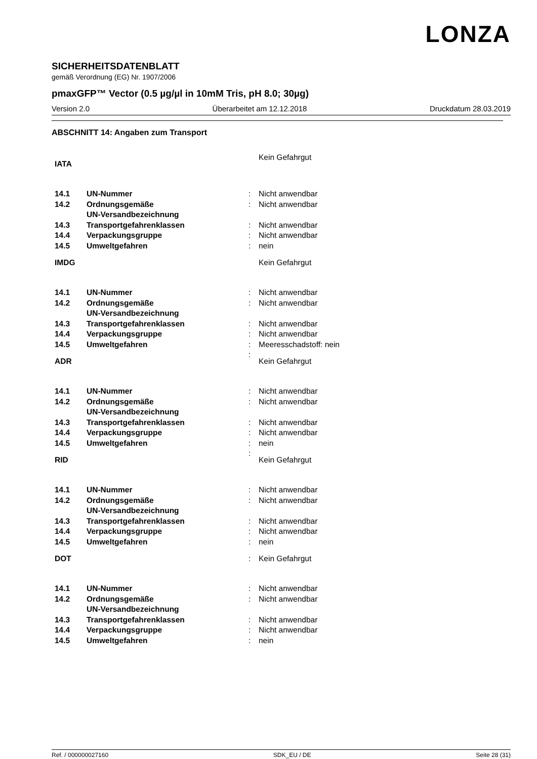LONZA
SICHERHEITSDATENBLATT
gemäß Verordnung (EG) Nr. 1907/2006
pmaxGFP™ Vector (0.5 µg/µl in 10mM Tris, pH 8.0; 30µg)
Version 2.0 Überarbeitet am 12.12.2018 Druckdatum 28.03.2019
ABSCHNITT 14: Angaben zum Transport
| IATA | | | Kein Gefahrgut |
| 14.1 | UN-Nummer | : | Nicht anwendbar |
| 14.2 | Ordnungsgemäße UN-Versandbezeichnung | : | Nicht anwendbar |
| 14.3 | Transportgefahrenklassen | : | Nicht anwendbar |
| 14.4 | Verpackungsgruppe | : | Nicht anwendbar |
| 14.5 | Umweltgefahren | : | nein |
| IMDG | | | Kein Gefahrgut |
| 14.1 | UN-Nummer | : | Nicht anwendbar |
| 14.2 | Ordnungsgemäße UN-Versandbezeichnung | : | Nicht anwendbar |
| 14.3 | Transportgefahrenklassen | : | Nicht anwendbar |
| 14.4 | Verpackungsgruppe | : | Nicht anwendbar |
| 14.5 | Umweltgefahren | : | Meeresschadstoff: nein |
| ADR | | : | Kein Gefahrgut |
| 14.1 | UN-Nummer | : | Nicht anwendbar |
| 14.2 | Ordnungsgemäße UN-Versandbezeichnung | : | Nicht anwendbar |
| 14.3 | Transportgefahrenklassen | : | Nicht anwendbar |
| 14.4 | Verpackungsgruppe | : | Nicht anwendbar |
| 14.5 | Umweltgefahren | : | nein |
| RID | | : | Kein Gefahrgut |
| 14.1 | UN-Nummer | : | Nicht anwendbar |
| 14.2 | Ordnungsgemäße UN-Versandbezeichnung | : | Nicht anwendbar |
| 14.3 | Transportgefahrenklassen | : | Nicht anwendbar |
| 14.4 | Verpackungsgruppe | : | Nicht anwendbar |
| 14.5 | Umweltgefahren | : | nein |
| DOT | | : | Kein Gefahrgut |
| 14.1 | UN-Nummer | : | Nicht anwendbar |
| 14.2 | Ordnungsgemäße UN-Versandbezeichnung | : | Nicht anwendbar |
| 14.3 | Transportgefahrenklassen | : | Nicht anwendbar |
| 14.4 | Verpackungsgruppe | : | Nicht anwendbar |
| 14.5 | Umweltgefahren | : | nein |
Ref. / 000000027160 SDK_EU / DE Seite 28 (31)